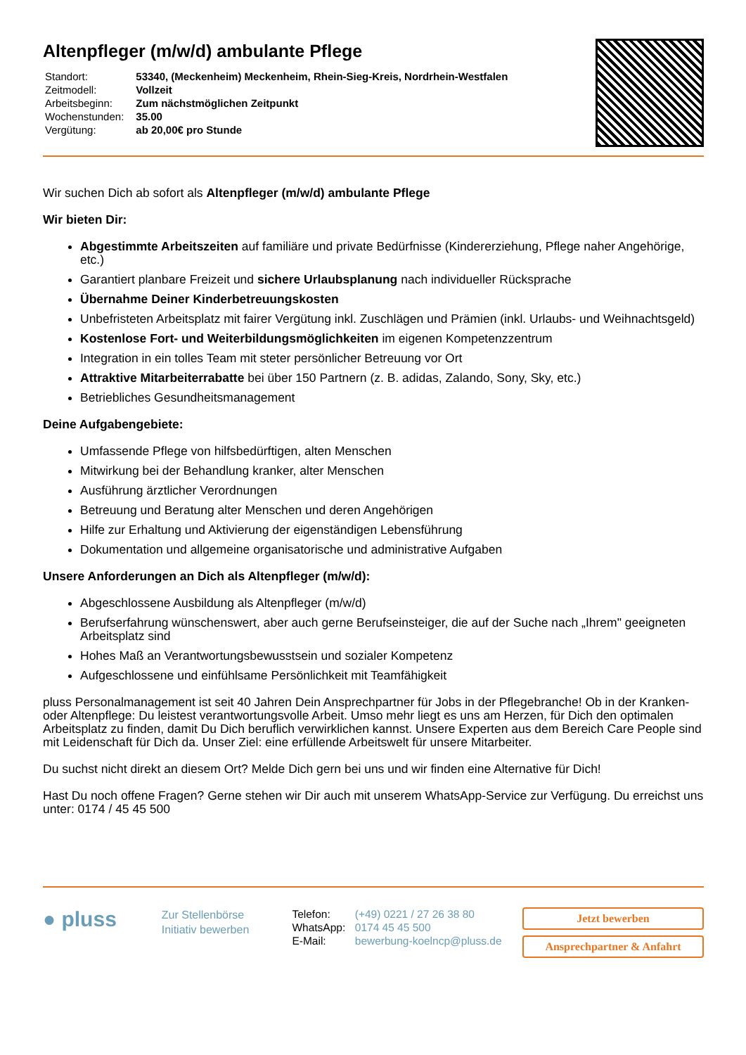Altenpfleger (m/w/d) ambulante Pflege
| Standort: | 53340, (Meckenheim) Meckenheim, Rhein-Sieg-Kreis, Nordrhein-Westfalen |
| Zeitmodell: | Vollzeit |
| Arbeitsbeginn: | Zum nächstmöglichen Zeitpunkt |
| Wochenstunden: | 35.00 |
| Vergütung: | ab 20,00€ pro Stunde |
Wir suchen Dich ab sofort als Altenpfleger (m/w/d) ambulante Pflege
Wir bieten Dir:
Abgestimmte Arbeitszeiten auf familiäre und private Bedürfnisse (Kindererziehung, Pflege naher Angehörige, etc.)
Garantiert planbare Freizeit und sichere Urlaubsplanung nach individueller Rücksprache
Übernahme Deiner Kinderbetreuungskosten
Unbefristeten Arbeitsplatz mit fairer Vergütung inkl. Zuschlägen und Prämien (inkl. Urlaubs- und Weihnachtsgeld)
Kostenlose Fort- und Weiterbildungsmöglichkeiten im eigenen Kompetenzzentrum
Integration in ein tolles Team mit steter persönlicher Betreuung vor Ort
Attraktive Mitarbeiterrabatte bei über 150 Partnern (z. B. adidas, Zalando, Sony, Sky, etc.)
Betriebliches Gesundheitsmanagement
Deine Aufgabengebiete:
Umfassende Pflege von hilfsbedürftigen, alten Menschen
Mitwirkung bei der Behandlung kranker, alter Menschen
Ausführung ärztlicher Verordnungen
Betreuung und Beratung alter Menschen und deren Angehörigen
Hilfe zur Erhaltung und Aktivierung der eigenständigen Lebensführung
Dokumentation und allgemeine organisatorische und administrative Aufgaben
Unsere Anforderungen an Dich als Altenpfleger (m/w/d):
Abgeschlossene Ausbildung als Altenpfleger (m/w/d)
Berufserfahrung wünschenswert, aber auch gerne Berufseinsteiger, die auf der Suche nach „Ihrem" geeigneten Arbeitsplatz sind
Hohes Maß an Verantwortungsbewusstsein und sozialer Kompetenz
Aufgeschlossene und einfühlsame Persönlichkeit mit Teamfähigkeit
pluss Personalmanagement ist seit 40 Jahren Dein Ansprechpartner für Jobs in der Pflegebranche! Ob in der Kranken- oder Altenpflege: Du leistest verantwortungsvolle Arbeit. Umso mehr liegt es uns am Herzen, für Dich den optimalen Arbeitsplatz zu finden, damit Du Dich beruflich verwirklichen kannst. Unsere Experten aus dem Bereich Care People sind mit Leidenschaft für Dich da. Unser Ziel: eine erfüllende Arbeitswelt für unsere Mitarbeiter.
Du suchst nicht direkt an diesem Ort? Melde Dich gern bei uns und wir finden eine Alternative für Dich!
Hast Du noch offene Fragen? Gerne stehen wir Dir auch mit unserem WhatsApp-Service zur Verfügung. Du erreichst uns unter: 0174 / 45 45 500
● pluss
Zur Stellenbörse
Initiativ bewerben
| Telefon: | (+49) 0221 / 27 26 38 80 |
| WhatsApp: | 0174 45 45 500 |
| E-Mail: | bewerbung-koelncp@pluss.de |
Jetzt bewerben
Ansprechpartner & Anfahrt